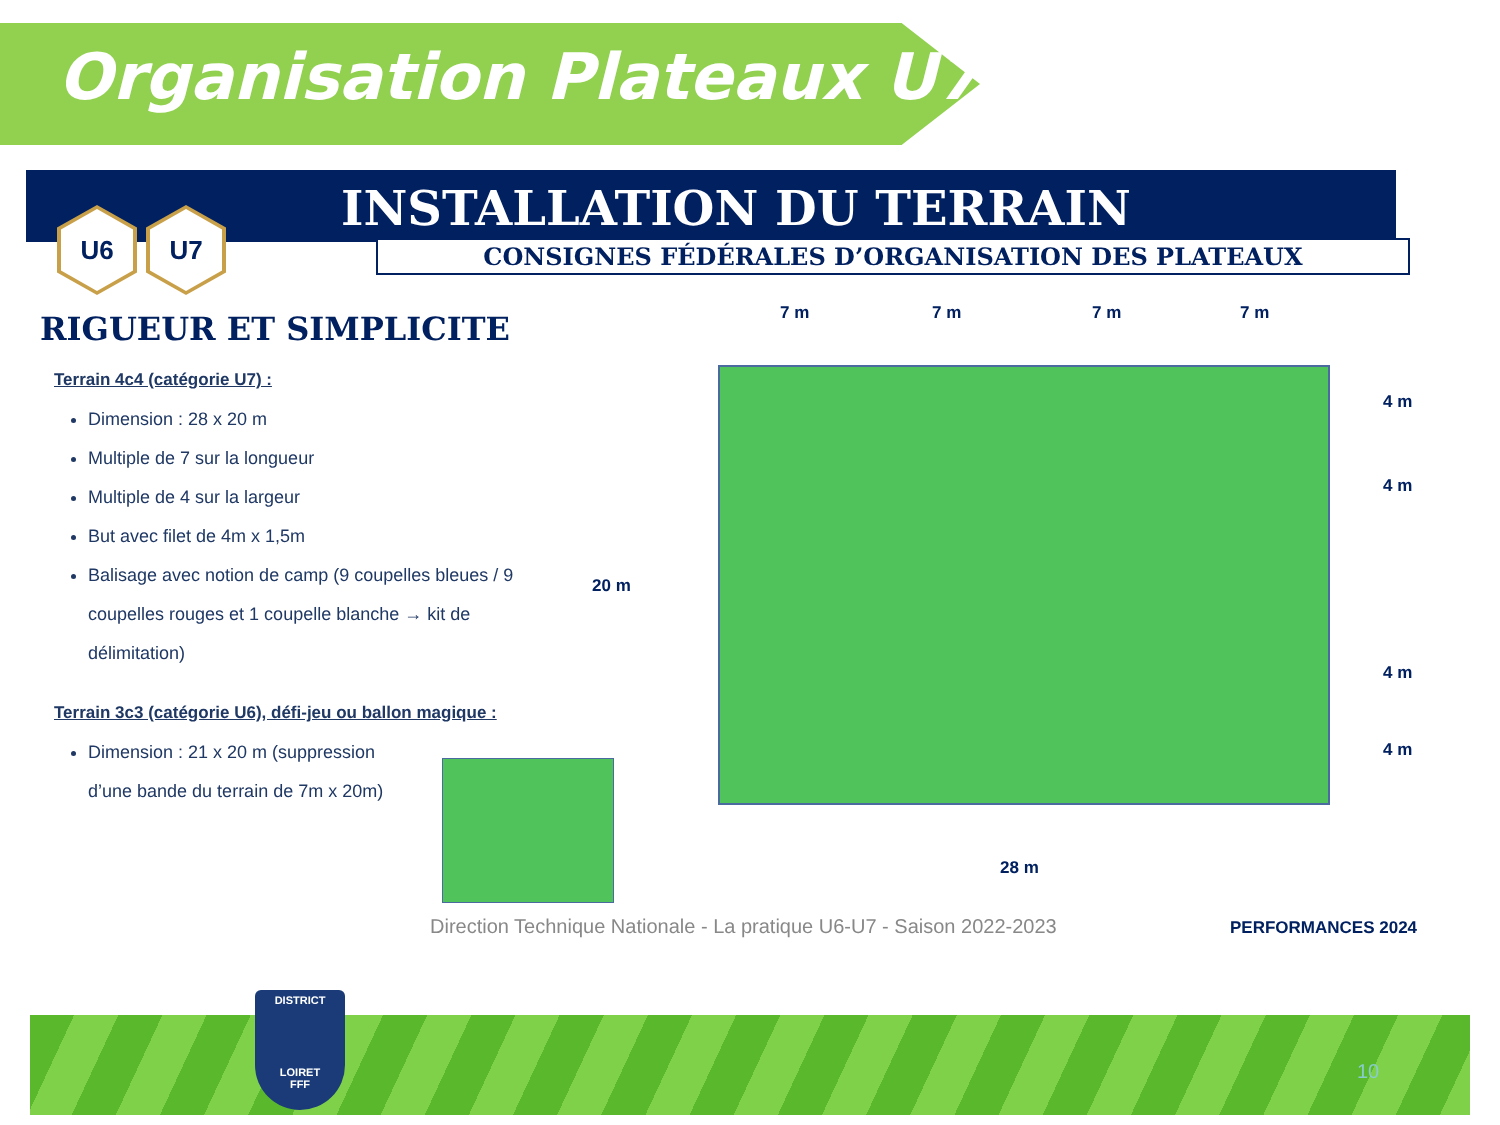Organisation Plateaux U7
INSTALLATION DU TERRAIN
CONSIGNES FÉDÉRALES D’ORGANISATION DES PLATEAUX
U6 U7
RIGUEUR ET SIMPLICITE
Terrain 4c4 (catégorie U7) :
Dimension : 28 x 20 m
Multiple de 7 sur la longueur
Multiple de 4 sur la largeur
But avec filet de 4m x 1,5m
Balisage avec notion de camp (9 coupelles bleues / 9 coupelles rouges et 1 coupelle blanche → kit de délimitation)
Terrain 3c3 (catégorie U6), défi-jeu ou ballon magique :
Dimension : 21 x 20 m (suppression d’une bande du terrain de 7m x 20m)
7 m 7 m 7 m 7 m
4 m
4 m
20 m
4 m
4 m
28 m
Direction Technique Nationale - La pratique U6-U7 - Saison 2022-2023
PERFORMANCES 2024
DISTRICT
LOIRET
FFF
10